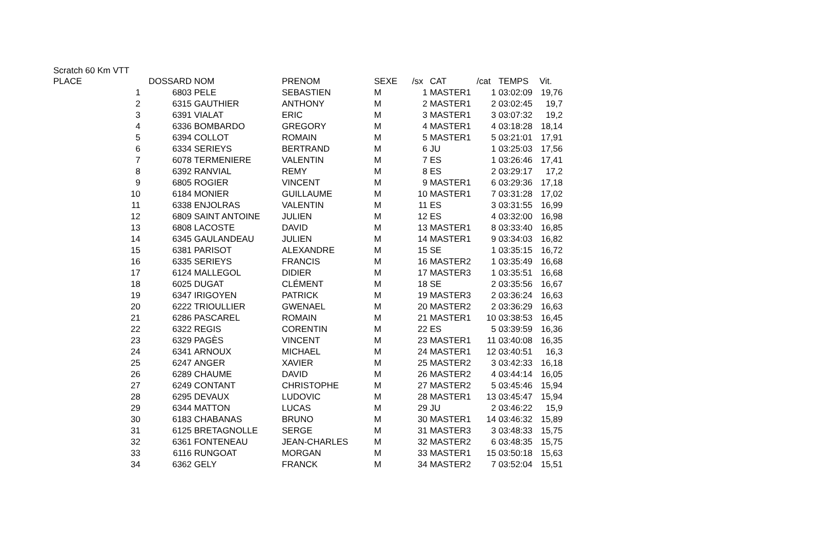Scratch 60 Km VTT
| PLACE | DOSSARD | NOM | PRENOM | SEXE | /sx | CAT | /cat | TEMPS | Vit. |
| --- | --- | --- | --- | --- | --- | --- | --- | --- | --- |
| 1 | 6803 | PELE | SEBASTIEN | M | 1 | MASTER1 | 1 | 03:02:09 | 19,76 |
| 2 | 6315 | GAUTHIER | ANTHONY | M | 2 | MASTER1 | 2 | 03:02:45 | 19,7 |
| 3 | 6391 | VIALAT | ERIC | M | 3 | MASTER1 | 3 | 03:07:32 | 19,2 |
| 4 | 6336 | BOMBARDO | GREGORY | M | 4 | MASTER1 | 4 | 03:18:28 | 18,14 |
| 5 | 6394 | COLLOT | ROMAIN | M | 5 | MASTER1 | 5 | 03:21:01 | 17,91 |
| 6 | 6334 | SERIEYS | BERTRAND | M | 6 | JU | 1 | 03:25:03 | 17,56 |
| 7 | 6078 | TERMENIERE | VALENTIN | M | 7 | ES | 1 | 03:26:46 | 17,41 |
| 8 | 6392 | RANVIAL | REMY | M | 8 | ES | 2 | 03:29:17 | 17,2 |
| 9 | 6805 | ROGIER | VINCENT | M | 9 | MASTER1 | 6 | 03:29:36 | 17,18 |
| 10 | 6184 | MONIER | GUILLAUME | M | 10 | MASTER1 | 7 | 03:31:28 | 17,02 |
| 11 | 6338 | ENJOLRAS | VALENTIN | M | 11 | ES | 3 | 03:31:55 | 16,99 |
| 12 | 6809 | SAINT ANTOINE | JULIEN | M | 12 | ES | 4 | 03:32:00 | 16,98 |
| 13 | 6808 | LACOSTE | DAVID | M | 13 | MASTER1 | 8 | 03:33:40 | 16,85 |
| 14 | 6345 | GAULANDEAU | JULIEN | M | 14 | MASTER1 | 9 | 03:34:03 | 16,82 |
| 15 | 6381 | PARISOT | ALEXANDRE | M | 15 | SE | 1 | 03:35:15 | 16,72 |
| 16 | 6335 | SERIEYS | FRANCIS | M | 16 | MASTER2 | 1 | 03:35:49 | 16,68 |
| 17 | 6124 | MALLEGOL | DIDIER | M | 17 | MASTER3 | 1 | 03:35:51 | 16,68 |
| 18 | 6025 | DUGAT | CLÉMENT | M | 18 | SE | 2 | 03:35:56 | 16,67 |
| 19 | 6347 | IRIGOYEN | PATRICK | M | 19 | MASTER3 | 2 | 03:36:24 | 16,63 |
| 20 | 6222 | TRIOULLIER | GWENAEL | M | 20 | MASTER2 | 2 | 03:36:29 | 16,63 |
| 21 | 6286 | PASCAREL | ROMAIN | M | 21 | MASTER1 | 10 | 03:38:53 | 16,45 |
| 22 | 6322 | REGIS | CORENTIN | M | 22 | ES | 5 | 03:39:59 | 16,36 |
| 23 | 6329 | PAGÈS | VINCENT | M | 23 | MASTER1 | 11 | 03:40:08 | 16,35 |
| 24 | 6341 | ARNOUX | MICHAEL | M | 24 | MASTER1 | 12 | 03:40:51 | 16,3 |
| 25 | 6247 | ANGER | XAVIER | M | 25 | MASTER2 | 3 | 03:42:33 | 16,18 |
| 26 | 6289 | CHAUME | DAVID | M | 26 | MASTER2 | 4 | 03:44:14 | 16,05 |
| 27 | 6249 | CONTANT | CHRISTOPHE | M | 27 | MASTER2 | 5 | 03:45:46 | 15,94 |
| 28 | 6295 | DEVAUX | LUDOVIC | M | 28 | MASTER1 | 13 | 03:45:47 | 15,94 |
| 29 | 6344 | MATTON | LUCAS | M | 29 | JU | 2 | 03:46:22 | 15,9 |
| 30 | 6183 | CHABANAS | BRUNO | M | 30 | MASTER1 | 14 | 03:46:32 | 15,89 |
| 31 | 6125 | BRETAGNOLLE | SERGE | M | 31 | MASTER3 | 3 | 03:48:33 | 15,75 |
| 32 | 6361 | FONTENEAU | JEAN-CHARLES | M | 32 | MASTER2 | 6 | 03:48:35 | 15,75 |
| 33 | 6116 | RUNGOAT | MORGAN | M | 33 | MASTER1 | 15 | 03:50:18 | 15,63 |
| 34 | 6362 | GELY | FRANCK | M | 34 | MASTER2 | 7 | 03:52:04 | 15,51 |